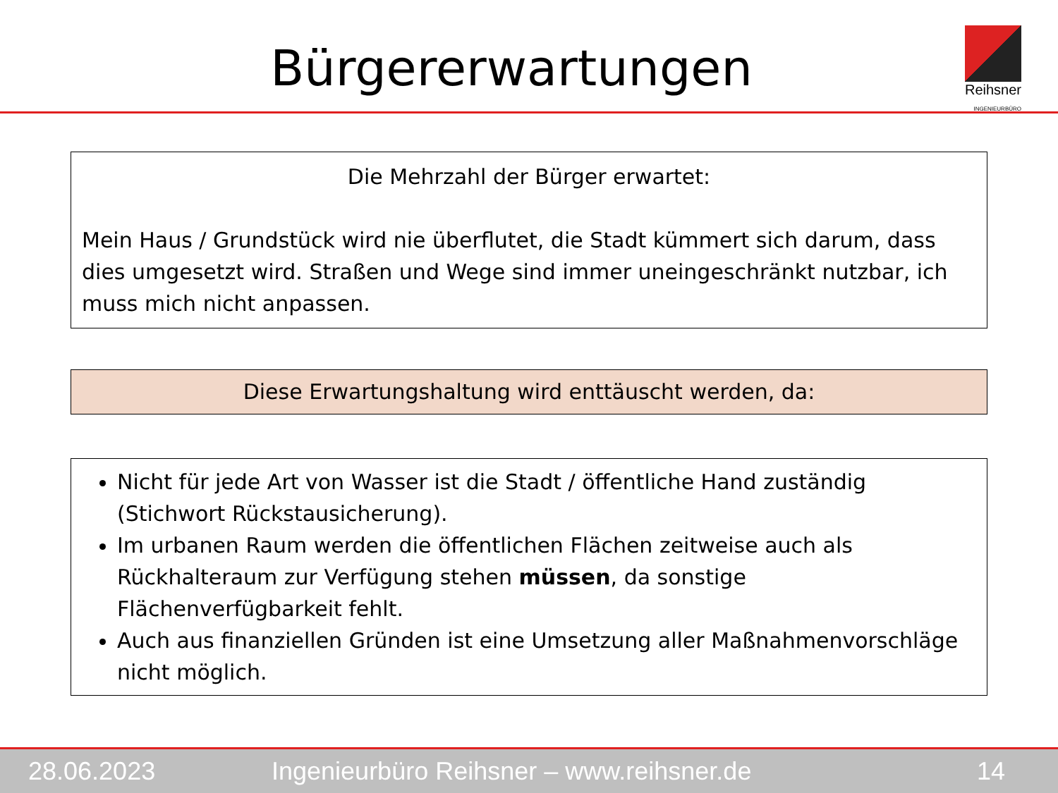Bürgererwartungen
Reihsner
INGENIEURBÜRO
Die Mehrzahl der Bürger erwartet:
Mein Haus / Grundstück wird nie überflutet, die Stadt kümmert sich darum, dass dies umgesetzt wird. Straßen und Wege sind immer uneingeschränkt nutzbar, ich muss mich nicht anpassen.
Diese Erwartungshaltung wird enttäuscht werden, da:
Nicht für jede Art von Wasser ist die Stadt / öffentliche Hand zuständig (Stichwort Rückstausicherung).
Im urbanen Raum werden die öffentlichen Flächen zeitweise auch als Rückhalteraum zur Verfügung stehen müssen, da sonstige Flächenverfügbarkeit fehlt.
Auch aus finanziellen Gründen ist eine Umsetzung aller Maßnahmenvorschläge nicht möglich.
28.06.2023 Ingenieurbüro Reihsner – www.reihsner.de 14